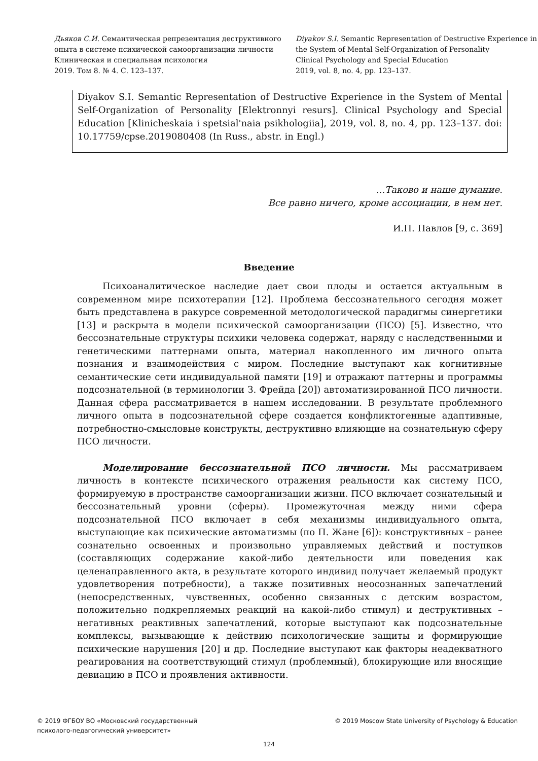Дьяков С.И. Семантическая репрезентация деструктивного опыта в системе психической самоорганизации личности
Клиническая и специальная психология
2019. Том 8. № 4. С. 123–137.
Diyakov S.I. Semantic Representation of Destructive Experience in the System of Mental Self-Organization of Personality
Clinical Psychology and Special Education
2019, vol. 8, no. 4, pp. 123–137.
Diyakov S.I. Semantic Representation of Destructive Experience in the System of Mental Self-Organization of Personality [Elektronnyi resurs]. Clinical Psychology and Special Education [Klinicheskaia i spetsial'naia psikhologiia], 2019, vol. 8, no. 4, pp. 123–137. doi: 10.17759/cpse.2019080408 (In Russ., abstr. in Engl.)
…Таково и наше думание.
Все равно ничего, кроме ассоциации, в нем нет.
И.П. Павлов [9, с. 369]
Введение
Психоаналитическое наследие дает свои плоды и остается актуальным в современном мире психотерапии [12]. Проблема бессознательного сегодня может быть представлена в ракурсе современной методологической парадигмы синергетики [13] и раскрыта в модели психической самоорганизации (ПСО) [5]. Известно, что бессознательные структуры психики человека содержат, наряду с наследственными и генетическими паттернами опыта, материал накопленного им личного опыта познания и взаимодействия с миром. Последние выступают как когнитивные семантические сети индивидуальной памяти [19] и отражают паттерны и программы подсознательной (в терминологии З. Фрейда [20]) автоматизированной ПСО личности. Данная сфера рассматривается в нашем исследовании. В результате проблемного личного опыта в подсознательной сфере создается конфликтогенные адаптивные, потребностно-смысловые конструкты, деструктивно влияющие на сознательную сферу ПСО личности.
Моделирование бессознательной ПСО личности. Мы рассматриваем личность в контексте психического отражения реальности как систему ПСО, формируемую в пространстве самоорганизации жизни. ПСО включает сознательный и бессознательный уровни (сферы). Промежуточная между ними сфера подсознательной ПСО включает в себя механизмы индивидуального опыта, выступающие как психические автоматизмы (по П. Жане [6]): конструктивных – ранее сознательно освоенных и произвольно управляемых действий и поступков (составляющих содержание какой-либо деятельности или поведения как целенаправленного акта, в результате которого индивид получает желаемый продукт удовлетворения потребности), а также позитивных неосознанных запечатлений (непосредственных, чувственных, особенно связанных с детским возрастом, положительно подкрепляемых реакций на какой-либо стимул) и деструктивных – негативных реактивных запечатлений, которые выступают как подсознательные комплексы, вызывающие к действию психологические защиты и формирующие психические нарушения [20] и др. Последние выступают как факторы неадекватного реагирования на соответствующий стимул (проблемный), блокирующие или вносящие девиацию в ПСО и проявления активности.
© 2019 ФГБОУ ВО «Московский государственный
психолого-педагогический университет»
© 2019 Moscow State University of Psychology & Education
124